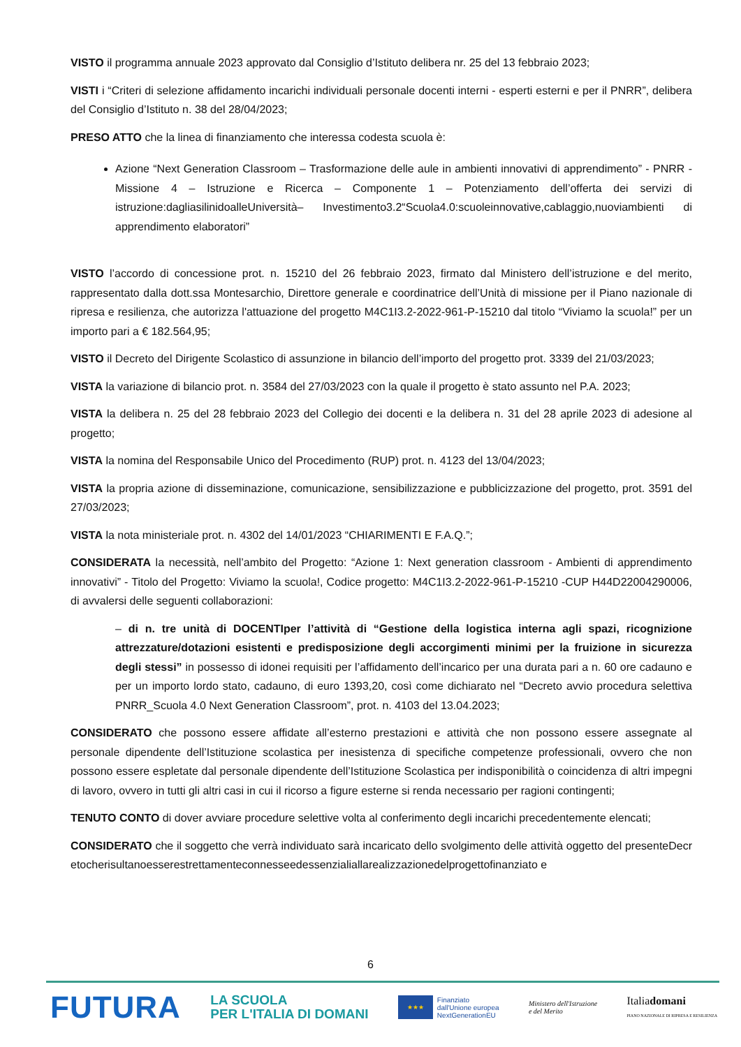VISTO il programma annuale 2023 approvato dal Consiglio d’Istituto delibera nr. 25 del 13 febbraio 2023;
VISTI i “Criteri di selezione affidamento incarichi individuali personale docenti interni - esperti esterni e per il PNRR”, delibera del Consiglio d’Istituto n. 38 del 28/04/2023;
PRESO ATTO che la linea di finanziamento che interessa codesta scuola è:
Azione “Next Generation Classroom – Trasformazione delle aule in ambienti innovativi di apprendimento” - PNRR - Missione 4 – Istruzione e Ricerca – Componente 1 – Potenziamento dell’offerta dei servizi di istruzione:dagliasilinidoalleUniversità– Investimento3.2“Scuola4.0:scuoleinnovative,cablaggio,nuoviambienti di apprendimento elaboratori”
VISTO l’accordo di concessione prot. n. 15210 del 26 febbraio 2023, firmato dal Ministero dell’istruzione e del merito, rappresentato dalla dott.ssa Montesarchio, Direttore generale e coordinatrice dell’Unità di missione per il Piano nazionale di ripresa e resilienza, che autorizza l'attuazione del progetto M4C1I3.2-2022-961-P-15210 dal titolo “Viviamo la scuola!” per un importo pari a € 182.564,95;
VISTO il Decreto del Dirigente Scolastico di assunzione in bilancio dell’importo del progetto prot. 3339 del 21/03/2023;
VISTA la variazione di bilancio prot. n. 3584 del 27/03/2023 con la quale il progetto è stato assunto nel P.A. 2023;
VISTA la delibera n. 25 del 28 febbraio 2023 del Collegio dei docenti e la delibera n. 31 del 28 aprile 2023 di adesione al progetto;
VISTA la nomina del Responsabile Unico del Procedimento (RUP) prot. n. 4123 del 13/04/2023;
VISTA la propria azione di disseminazione, comunicazione, sensibilizzazione e pubblicizzazione del progetto, prot. 3591 del 27/03/2023;
VISTA la nota ministeriale prot. n. 4302 del 14/01/2023 “CHIARIMENTI E F.A.Q.”;
CONSIDERATA la necessità, nell’ambito del Progetto: “Azione 1: Next generation classroom - Ambienti di apprendimento innovativi” - Titolo del Progetto: Viviamo la scuola!, Codice progetto: M4C1I3.2-2022-961-P-15210 -CUP H44D22004290006, di avvalersi delle seguenti collaborazioni:
– di n. tre unità di DOCENTIper l’attività di “Gestione della logistica interna agli spazi, ricognizione attrezzature/dotazioni esistenti e predisposizione degli accorgimenti minimi per la fruizione in sicurezza degli stessi” in possesso di idonei requisiti per l’affidamento dell’incarico per una durata pari a n. 60 ore cadauno e per un importo lordo stato, cadauno, di euro 1393,20, così come dichiarato nel “Decreto avvio procedura selettiva PNRR_Scuola 4.0 Next Generation Classroom”, prot. n. 4103 del 13.04.2023;
CONSIDERATO che possono essere affidate all’esterno prestazioni e attività che non possono essere assegnate al personale dipendente dell’Istituzione scolastica per inesistenza di specifiche competenze professionali, ovvero che non possono essere espletate dal personale dipendente dell’Istituzione Scolastica per indisponibilità o coincidenza di altri impegni di lavoro, ovvero in tutti gli altri casi in cui il ricorso a figure esterne si renda necessario per ragioni contingenti;
TENUTO CONTO di dover avviare procedure selettive volta al conferimento degli incarichi precedentemente elencati;
CONSIDERATO che il soggetto che verrà individuato sarà incaricato dello svolgimento delle attività oggetto del presenteDecretocherisultanoesserestrettamenteconnesseedessenzialiallarealizzazionedelprogettofinanziato e
6
FUTURA
LA SCUOLA
PER L'ITALIA DI DOMANI
★★★
Finanziato
dall'Unione europea
NextGenerationEU
Ministero dell'Istruzione
e del Merito
Italiadomani
PIANO NAZIONALE DI RIPRESA E RESILIENZA